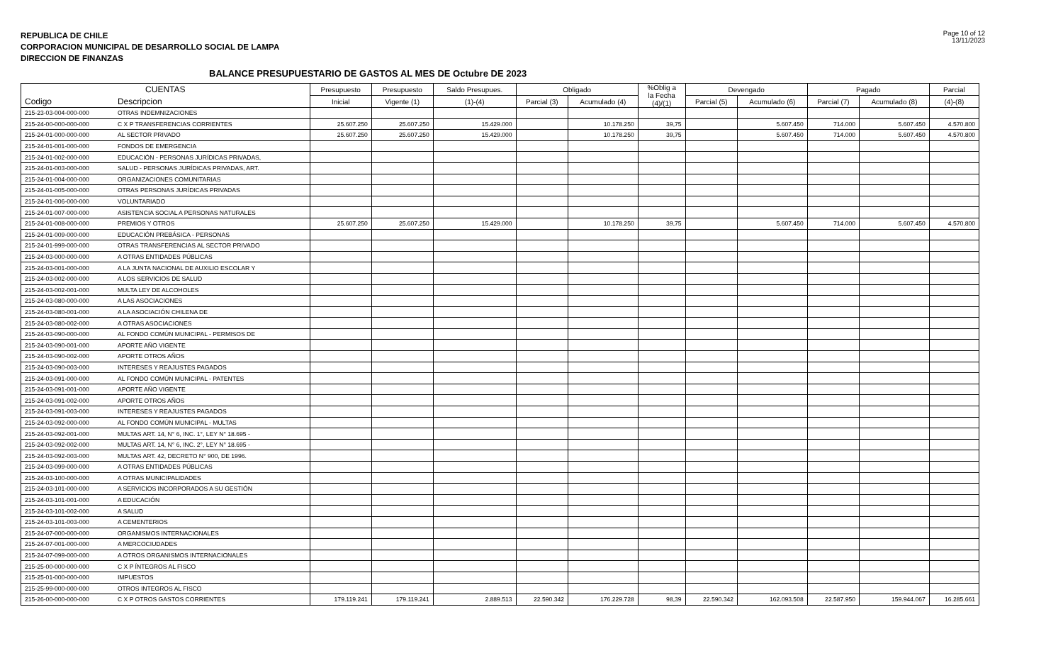REPUBLICA DE CHILE
CORPORACION MUNICIPAL DE DESARROLLO SOCIAL DE LAMPA
DIRECCION DE FINANZAS
Page 10 of 12
13/11/2023
BALANCE PRESUPUESTARIO DE GASTOS AL MES DE Octubre DE 2023
| CUENTAS | | Presupuesto | Presupuesto | Saldo Presupues. | Obligado | | %Oblig a la Fecha (4)/(1) | Devengado | | Pagado | | Parcial |
| --- | --- | --- | --- | --- | --- | --- | --- | --- | --- | --- | --- | --- |
| Codigo | Descripcion | Inicial | Vigente (1) | (1)-(4) | Parcial (3) | Acumulado (4) | | Parcial (5) | Acumulado (6) | Parcial (7) | Acumulado (8) | (4)-(8) |
| 215-23-03-004-000-000 | OTRAS INDEMNIZACIONES | | | | | | | | | | | |
| 215-24-00-000-000-000 | C X P TRANSFERENCIAS CORRIENTES | 25.607.250 | 25.607.250 | 15.429.000 | | 10.178.250 | 39,75 | | 5.607.450 | 714.000 | 5.607.450 | 4.570.800 |
| 215-24-01-000-000-000 | AL SECTOR PRIVADO | 25.607.250 | 25.607.250 | 15.429.000 | | 10.178.250 | 39,75 | | 5.607.450 | 714.000 | 5.607.450 | 4.570.800 |
| 215-24-01-001-000-000 | FONDOS DE EMERGENCIA | | | | | | | | | | | |
| 215-24-01-002-000-000 | EDUCACIÓN - PERSONAS JURÍDICAS PRIVADAS, | | | | | | | | | | | |
| 215-24-01-003-000-000 | SALUD - PERSONAS JURÍDICAS PRIVADAS, ART. | | | | | | | | | | | |
| 215-24-01-004-000-000 | ORGANIZACIONES COMUNITARIAS | | | | | | | | | | | |
| 215-24-01-005-000-000 | OTRAS PERSONAS JURÍDICAS PRIVADAS | | | | | | | | | | | |
| 215-24-01-006-000-000 | VOLUNTARIADO | | | | | | | | | | | |
| 215-24-01-007-000-000 | ASISTENCIA SOCIAL A PERSONAS NATURALES | | | | | | | | | | | |
| 215-24-01-008-000-000 | PREMIOS Y OTROS | 25.607.250 | 25.607.250 | 15.429.000 | | 10.178.250 | 39,75 | | 5.607.450 | 714.000 | 5.607.450 | 4.570.800 |
| 215-24-01-009-000-000 | EDUCACIÓN PREBÁSICA - PERSONAS | | | | | | | | | | | |
| 215-24-01-999-000-000 | OTRAS TRANSFERENCIAS AL SECTOR PRIVADO | | | | | | | | | | | |
| 215-24-03-000-000-000 | A OTRAS ENTIDADES PÚBLICAS | | | | | | | | | | | |
| 215-24-03-001-000-000 | A LA JUNTA NACIONAL DE AUXILIO ESCOLAR Y | | | | | | | | | | | |
| 215-24-03-002-000-000 | A LOS SERVICIOS DE SALUD | | | | | | | | | | | |
| 215-24-03-002-001-000 | MULTA LEY DE ALCOHOLES | | | | | | | | | | | |
| 215-24-03-080-000-000 | A LAS ASOCIACIONES | | | | | | | | | | | |
| 215-24-03-080-001-000 | A LA ASOCIACIÓN CHILENA DE | | | | | | | | | | | |
| 215-24-03-080-002-000 | A OTRAS ASOCIACIONES | | | | | | | | | | | |
| 215-24-03-090-000-000 | AL FONDO COMÚN MUNICIPAL - PERMISOS DE | | | | | | | | | | | |
| 215-24-03-090-001-000 | APORTE AÑO VIGENTE | | | | | | | | | | | |
| 215-24-03-090-002-000 | APORTE OTROS AÑOS | | | | | | | | | | | |
| 215-24-03-090-003-000 | INTERESES Y REAJUSTES PAGADOS | | | | | | | | | | | |
| 215-24-03-091-000-000 | AL FONDO COMÚN MUNICIPAL - PATENTES | | | | | | | | | | | |
| 215-24-03-091-001-000 | APORTE AÑO VIGENTE | | | | | | | | | | | |
| 215-24-03-091-002-000 | APORTE OTROS AÑOS | | | | | | | | | | | |
| 215-24-03-091-003-000 | INTERESES Y REAJUSTES PAGADOS | | | | | | | | | | | |
| 215-24-03-092-000-000 | AL FONDO COMÚN MUNICIPAL - MULTAS | | | | | | | | | | | |
| 215-24-03-092-001-000 | MULTAS ART. 14, N° 6, INC. 1°, LEY N° 18.695 - | | | | | | | | | | | |
| 215-24-03-092-002-000 | MULTAS ART. 14, N° 6, INC. 2°, LEY N° 18.695 - | | | | | | | | | | | |
| 215-24-03-092-003-000 | MULTAS ART. 42, DECRETO N° 900, DE 1996. | | | | | | | | | | | |
| 215-24-03-099-000-000 | A OTRAS ENTIDADES PÚBLICAS | | | | | | | | | | | |
| 215-24-03-100-000-000 | A OTRAS MUNICIPALIDADES | | | | | | | | | | | |
| 215-24-03-101-000-000 | A SERVICIOS INCORPORADOS A SU GESTIÓN | | | | | | | | | | | |
| 215-24-03-101-001-000 | A EDUCACIÓN | | | | | | | | | | | |
| 215-24-03-101-002-000 | A SALUD | | | | | | | | | | | |
| 215-24-03-101-003-000 | A CEMENTERIOS | | | | | | | | | | | |
| 215-24-07-000-000-000 | ORGANISMOS INTERNACIONALES | | | | | | | | | | | |
| 215-24-07-001-000-000 | A MERCOCIUDADES | | | | | | | | | | | |
| 215-24-07-099-000-000 | A OTROS ORGANISMOS INTERNACIONALES | | | | | | | | | | | |
| 215-25-00-000-000-000 | C X P ÍNTEGROS AL FISCO | | | | | | | | | | | |
| 215-25-01-000-000-000 | IMPUESTOS | | | | | | | | | | | |
| 215-25-99-000-000-000 | OTROS INTEGROS AL FISCO | | | | | | | | | | | |
| 215-26-00-000-000-000 | C X P OTROS GASTOS CORRIENTES | 179.119.241 | 179.119.241 | 2.889.513 | 22.590.342 | 176.229.728 | 98,39 | 22.590.342 | 162.093.508 | 22.587.950 | 159.944.067 | 16.285.661 |